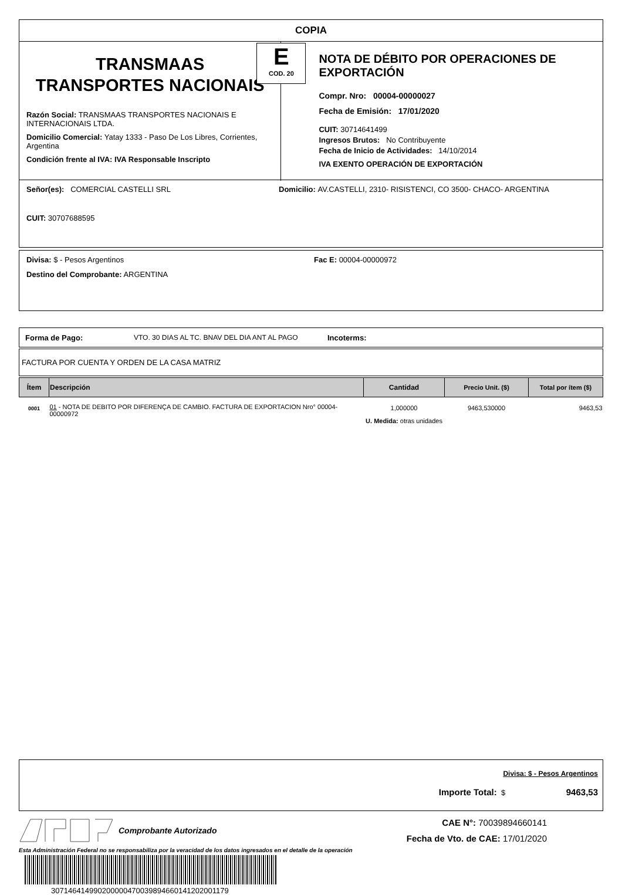COPIA
TRANSMAAS
TRANSPORTES NACIONAIS
Razón Social: TRANSMAAS TRANSPORTES NACIONAIS E INTERNACIONAIS LTDA.
Domicilio Comercial: Yatay 1333 - Paso De Los Libres, Corrientes, Argentina
Condición frente al IVA: IVA Responsable Inscripto
E
COD. 20
NOTA DE DÉBITO POR OPERACIONES DE EXPORTACIÓN
Compr. Nro: 00004-00000027
Fecha de Emisión: 17/01/2020
CUIT: 30714641499
Ingresos Brutos: No Contribuyente
Fecha de Inicio de Actividades: 14/10/2014
IVA EXENTO OPERACIÓN DE EXPORTACIÓN
Señor(es): COMERCIAL CASTELLI SRL
Domicilio: AV.CASTELLI, 2310- RISISTENCI, CO 3500- CHACO- ARGENTINA
CUIT: 30707688595
Divisa: $ - Pesos Argentinos Fac E: 00004-00000972
Destino del Comprobante: ARGENTINA
Forma de Pago: VTO. 30 DIAS AL TC. BNAV DEL DIA ANT AL PAGO Incoterms:
FACTURA POR CUENTA Y ORDEN DE LA CASA MATRIZ
| Ítem | Descripción | Cantidad | Precio Unit. ($) | Total por ítem ($) |
| --- | --- | --- | --- | --- |
| 0001 | 01 - NOTA DE DEBITO POR DIFERENÇA DE CAMBIO. FACTURA DE EXPORTACION Nro° 00004-00000972 | 1,000000 U. Medida: otras unidades | 9463,530000 | 9463,53 |
Divisa: $ - Pesos Argentinos
Importe Total: $ 9463,53
Comprobante Autorizado
CAE N°: 70039894660141
Fecha de Vto. de CAE: 17/01/2020
Esta Administración Federal no se responsabiliza por la veracidad de los datos ingresados en el detalle de la operación
30714641499020000047003989466014120200117​9